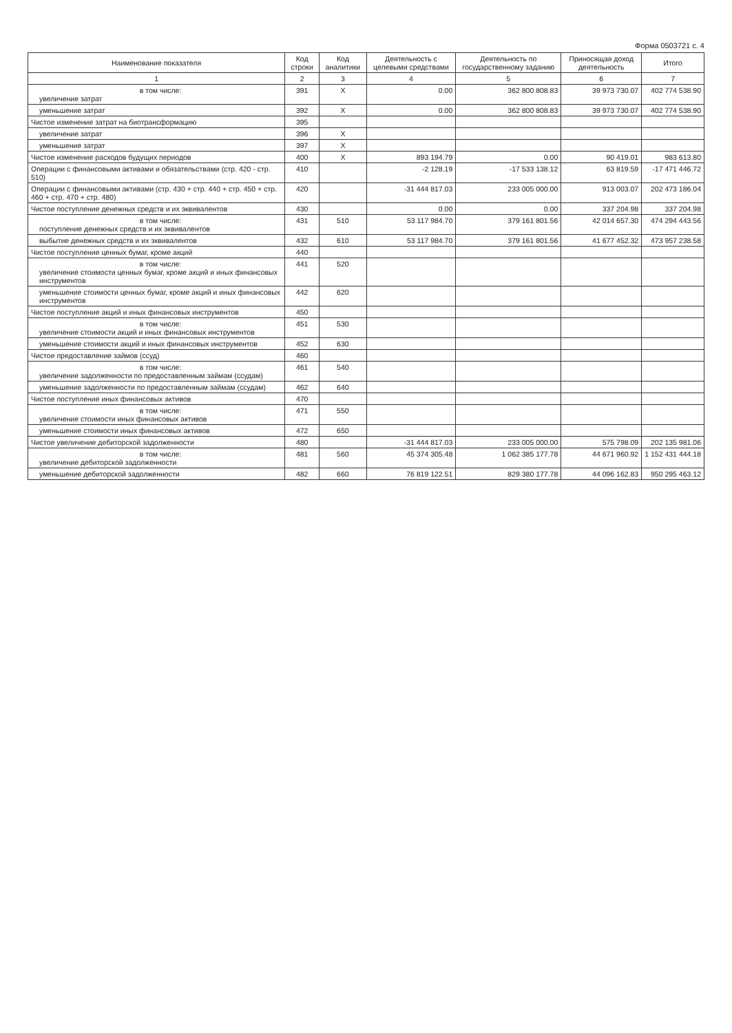Форма 0503721 с. 4
| Наименование показателя | Код строки | Код аналитики | Деятельность с целевыми средствами | Деятельность по государственному заданию | Приносящая доход деятельность | Итого |
| --- | --- | --- | --- | --- | --- | --- |
| 1 | 2 | 3 | 4 | 5 | 6 | 7 |
| в том числе: увеличение затрат | 391 | X | 0.00 | 362 800 808.83 | 39 973 730.07 | 402 774 538.90 |
| уменьшение затрат | 392 | X | 0.00 | 362 800 808.83 | 39 973 730.07 | 402 774 538.90 |
| Чистое изменение затрат на биотрансформацию | 395 | | | | | |
| увеличение затрат | 396 | X | | | | |
| уменьшение затрат | 397 | X | | | | |
| Чистое изменение расходов будущих периодов | 400 | X | 893 194.79 | 0.00 | 90 419.01 | 983 613.80 |
| Операции с финансовыми активами и обязательствами (стр. 420 - стр. 510) | 410 | | -2 128.19 | -17 533 138.12 | 63 819.59 | -17 471 446.72 |
| Операции с финансовыми активами (стр. 430 + стр. 440 + стр. 450 + стр. 460 + стр. 470 + стр. 480) | 420 | | -31 444 817.03 | 233 005 000.00 | 913 003.07 | 202 473 186.04 |
| Чистое поступление денежных средств и их эквивалентов | 430 | | 0.00 | 0.00 | 337 204.98 | 337 204.98 |
| в том числе: поступление денежных средств и их эквивалентов | 431 | 510 | 53 117 984.70 | 379 161 801.56 | 42 014 657.30 | 474 294 443.56 |
| выбытие денежных средств и их эквивалентов | 432 | 610 | 53 117 984.70 | 379 161 801.56 | 41 677 452.32 | 473 957 238.58 |
| Чистое поступление ценных бумаг, кроме акций | 440 | | | | | |
| в том числе: увеличение стоимости ценных бумаг, кроме акций и иных финансовых инструментов | 441 | 520 | | | | |
| уменьшение стоимости ценных бумаг, кроме акций и иных финансовых инструментов | 442 | 620 | | | | |
| Чистое поступление акций и иных финансовых инструментов | 450 | | | | | |
| в том числе: увеличение стоимости акций и иных финансовых инструментов | 451 | 530 | | | | |
| уменьшение стоимости акций и иных финансовых инструментов | 452 | 630 | | | | |
| Чистое предоставление займов (ссуд) | 460 | | | | | |
| в том числе: увеличение задолженности по предоставленным займам (ссудам) | 461 | 540 | | | | |
| уменьшение задолженности по предоставленным займам (ссудам) | 462 | 640 | | | | |
| Чистое поступление иных финансовых активов | 470 | | | | | |
| в том числе: увеличение стоимости иных финансовых активов | 471 | 550 | | | | |
| уменьшение стоимости иных финансовых активов | 472 | 650 | | | | |
| Чистое увеличение дебиторской задолженности | 480 | | -31 444 817.03 | 233 005 000.00 | 575 798.09 | 202 135 981.06 |
| в том числе: увеличение дебиторской задолженности | 481 | 560 | 45 374 305.48 | 1 062 385 177.78 | 44 671 960.92 | 1 152 431 444.18 |
| уменьшение дебиторской задолженности | 482 | 660 | 76 819 122.51 | 829 380 177.78 | 44 096 162.83 | 950 295 463.12 |